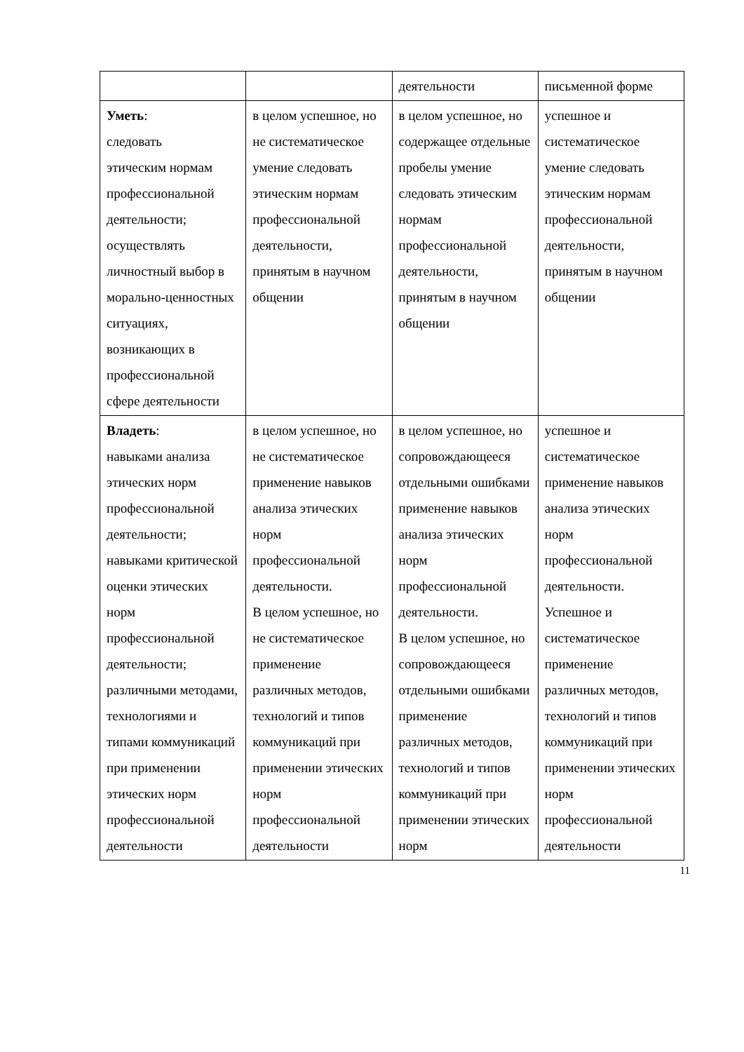| | | деятельности | письменной форме |
| Уметь : следовать этическим нормам профессиональной деятельности; осуществлять личностный выбор в морально-ценностных ситуациях, возникающих в профессиональной сфере деятельности | в целом успешное, но не систематическое умение следовать этическим нормам профессиональной деятельности, принятым в научном общении | в целом успешное, но содержащее отдельные пробелы умение следовать этическим нормам профессиональной деятельности, принятым в научном общении | успешное и систематическое умение следовать этическим нормам профессиональной деятельности, принятым в научном общении |
| Владеть : навыками анализа этических норм профессиональной деятельности; навыками критической оценки этических норм профессиональной деятельности; различными методами, технологиями и типами коммуникаций при применении этических норм профессиональной деятельности | в целом успешное, но не систематическое применение навыков анализа этических норм профессиональной деятельности. В целом успешное, но не систематическое применение различных методов, технологий и типов коммуникаций при применении этических норм профессиональной деятельности | в целом успешное, но сопровождающееся отдельными ошибками применение навыков анализа этических норм профессиональной деятельности. В целом успешное, но сопровождающееся отдельными ошибками применение различных методов, технологий и типов коммуникаций при применении этических норм | успешное и систематическое применение навыков анализа этических норм профессиональной деятельности. Успешное и систематическое применение различных методов, технологий и типов коммуникаций при применении этических норм профессиональной деятельности |
11